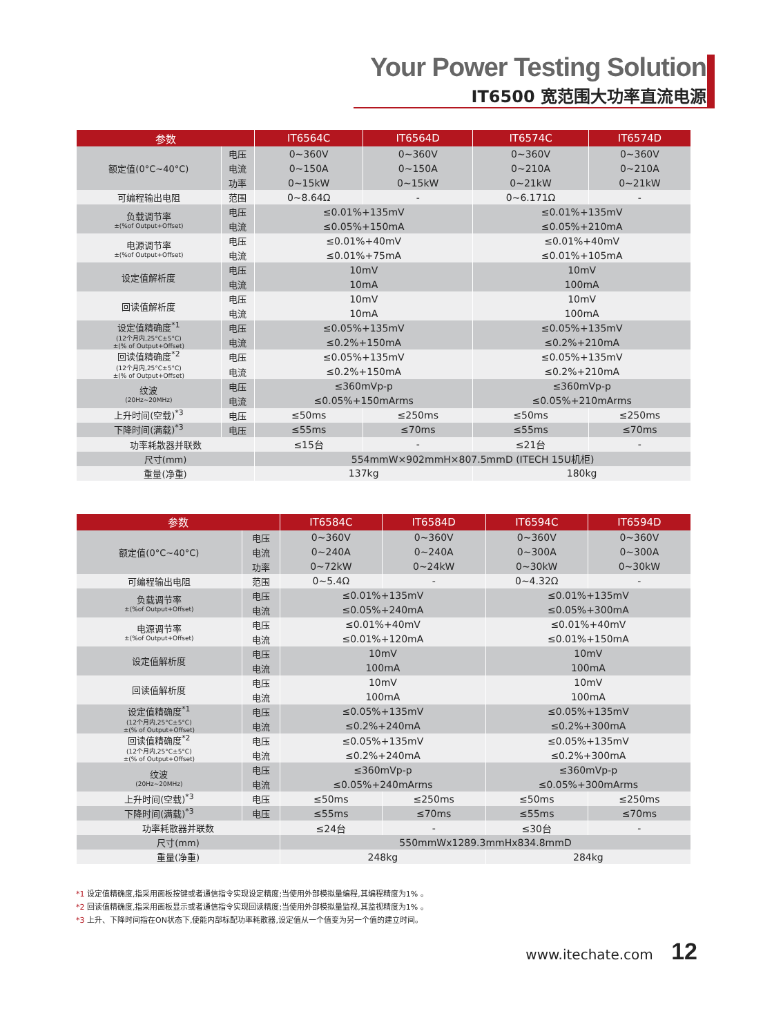Your Power Testing Solution
IT6500 宽范围大功率直流电源
| 参数 | | IT6564C | IT6564D | IT6574C | IT6574D |
| --- | --- | --- | --- | --- | --- |
| 额定值(0°C~40°C) | 电压 | 0~360V | 0~360V | 0~360V | 0~360V |
| | 电流 | 0~150A | 0~150A | 0~210A | 0~210A |
| | 功率 | 0~15kW | 0~15kW | 0~21kW | 0~21kW |
| 可编程输出电阻 | 范围 | 0~8.64Ω | - | 0~6.171Ω | - |
| 负载调节率 ±(%of Output+Offset) | 电压 | ≤0.01%+135mV | | ≤0.01%+135mV | |
| | 电流 | ≤0.05%+150mA | | ≤0.05%+210mA | |
| 电源调节率 ±(%of Output+Offset) | 电压 | ≤0.01%+40mV | | ≤0.01%+40mV | |
| | 电流 | ≤0.01%+75mA | | ≤0.01%+105mA | |
| 设定值解析度 | 电压 | 10mV | | 10mV | |
| | 电流 | 10mA | | 100mA | |
| 回读值解析度 | 电压 | 10mV | | 10mV | |
| | 电流 | 10mA | | 100mA | |
| 设定值精确度<sup>*1</sup> (12个月内,25°C±5°C) ±(% of Output+Offset) | 电压 | ≤0.05%+135mV | | ≤0.05%+135mV | |
| | 电流 | ≤0.2%+150mA | | ≤0.2%+210mA | |
| 回读值精确度<sup>*2</sup> (12个月内,25°C±5°C) ±(% of Output+Offset) | 电压 | ≤0.05%+135mV | | ≤0.05%+135mV | |
| | 电流 | ≤0.2%+150mA | | ≤0.2%+210mA | |
| 纹波 (20Hz~20MHz) | 电压 | ≤360mVp-p | | ≤360mVp-p | |
| | 电流 | ≤0.05%+150mArms | | ≤0.05%+210mArms | |
| 上升时间(空载)<sup>*3</sup> | 电压 | ≤50ms | ≤250ms | ≤50ms | ≤250ms |
| 下降时间(满载)<sup>*3</sup> | 电压 | ≤55ms | ≤70ms | ≤55ms | ≤70ms |
| 功率耗散器并联数 | | ≤15台 | - | ≤21台 | - |
| 尺寸(mm) | | 554mmW×902mmH×807.5mmD (ITECH 15U机柜) | | | |
| 重量(净重) | | 137kg | | 180kg | |
| 参数 | | IT6584C | IT6584D | IT6594C | IT6594D |
| --- | --- | --- | --- | --- | --- |
| 额定值(0°C~40°C) | 电压 | 0~360V | 0~360V | 0~360V | 0~360V |
| | 电流 | 0~240A | 0~240A | 0~300A | 0~300A |
| | 功率 | 0~72kW | 0~24kW | 0~30kW | 0~30kW |
| 可编程输出电阻 | 范围 | 0~5.4Ω | - | 0~4.32Ω | - |
| 负载调节率 ±(%of Output+Offset) | 电压 | ≤0.01%+135mV | | ≤0.01%+135mV | |
| | 电流 | ≤0.05%+240mA | | ≤0.05%+300mA | |
| 电源调节率 ±(%of Output+Offset) | 电压 | ≤0.01%+40mV | | ≤0.01%+40mV | |
| | 电流 | ≤0.01%+120mA | | ≤0.01%+150mA | |
| 设定值解析度 | 电压 | 10mV | | 10mV | |
| | 电流 | 100mA | | 100mA | |
| 回读值解析度 | 电压 | 10mV | | 10mV | |
| | 电流 | 100mA | | 100mA | |
| 设定值精确度<sup>*1</sup> (12个月内,25°C±5°C) ±(% of Output+Offset) | 电压 | ≤0.05%+135mV | | ≤0.05%+135mV | |
| | 电流 | ≤0.2%+240mA | | ≤0.2%+300mA | |
| 回读值精确度<sup>*2</sup> (12个月内,25°C±5°C) ±(% of Output+Offset) | 电压 | ≤0.05%+135mV | | ≤0.05%+135mV | |
| | 电流 | ≤0.2%+240mA | | ≤0.2%+300mA | |
| 纹波 (20Hz~20MHz) | 电压 | ≤360mVp-p | | ≤360mVp-p | |
| | 电流 | ≤0.05%+240mArms | | ≤0.05%+300mArms | |
| 上升时间(空载)<sup>*3</sup> | 电压 | ≤50ms | ≤250ms | ≤50ms | ≤250ms |
| 下降时间(满载)<sup>*3</sup> | 电压 | ≤55ms | ≤70ms | ≤55ms | ≤70ms |
| 功率耗散器并联数 | | ≤24台 | - | ≤30台 | - |
| 尺寸(mm) | | 550mmWx1289.3mmHx834.8mmD | | | |
| 重量(净重) | | 248kg | | 284kg | |
*1 设定值精确度,指采用面板按键或者通信指令实现设定精度;当使用外部模拟量编程,其编程精度为1% 。
*2 回读值精确度,指采用面板显示或者通信指令实现回读精度;当使用外部模拟量监视,其监视精度为1% 。
*3 上升、下降时间指在ON状态下,使能内部标配功率耗散器,设定值从一个值变为另一个值的建立时间。
www.itechate.com 12